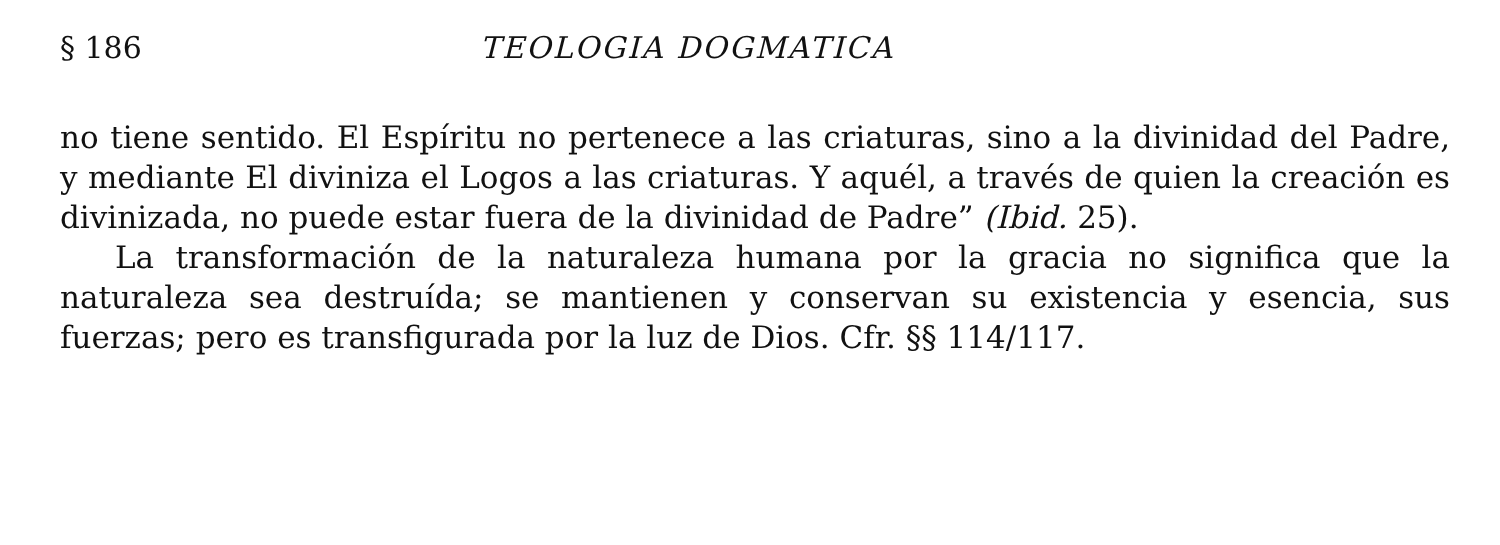§ 186 TEOLOGIA DOGMATICA
no tiene sentido. El Espíritu no pertenece a las criaturas, sino a la divinidad del Padre, y mediante El diviniza el Logos a las criaturas. Y aquél, a través de quien la creación es divinizada, no puede estar fuera de la divinidad de Padre” (Ibid. 25).
La transformación de la naturaleza humana por la gracia no significa que la naturaleza sea destruída; se mantienen y conservan su existencia y esencia, sus fuerzas; pero es transfigurada por la luz de Dios. Cfr. §§ 114/117.